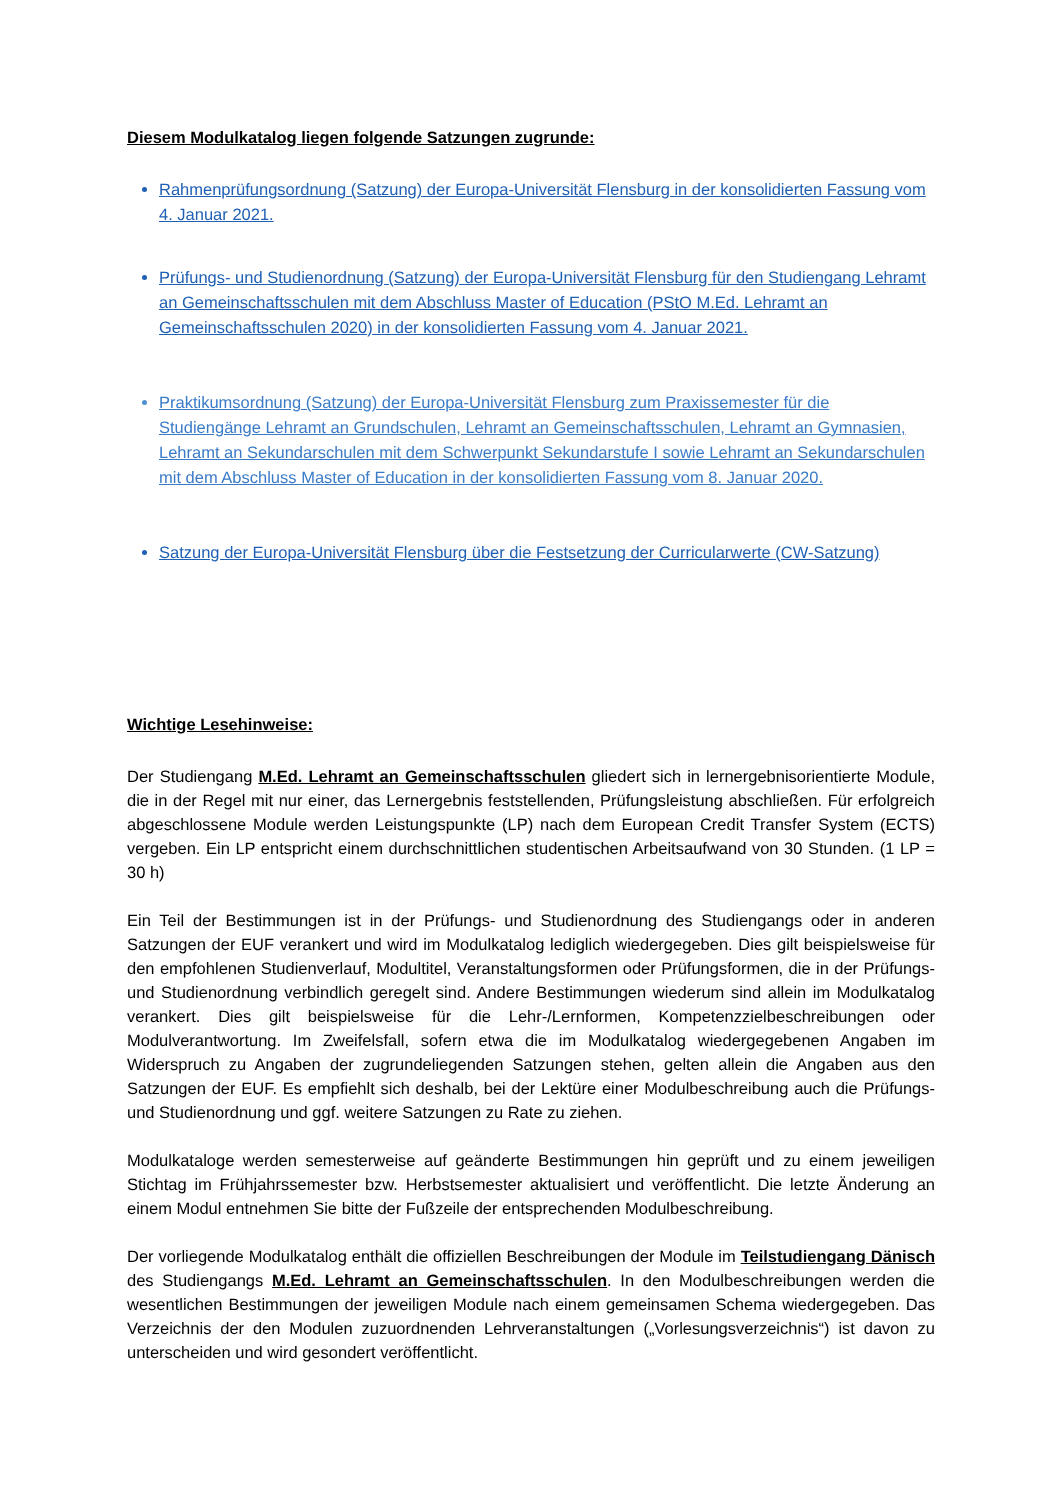Diesem Modulkatalog liegen folgende Satzungen zugrunde:
Rahmenprüfungsordnung (Satzung) der Europa-Universität Flensburg in der konsolidierten Fassung vom 4. Januar 2021.
Prüfungs- und Studienordnung (Satzung) der Europa-Universität Flensburg für den Studiengang Lehramt an Gemeinschaftsschulen mit dem Abschluss Master of Education (PStO M.Ed. Lehramt an Gemeinschaftsschulen 2020) in der konsolidierten Fassung vom 4. Januar 2021.
Praktikumsordnung (Satzung) der Europa-Universität Flensburg zum Praxissemester für die Studiengänge Lehramt an Grundschulen, Lehramt an Gemeinschaftsschulen, Lehramt an Gymnasien, Lehramt an Sekundarschulen mit dem Schwerpunkt Sekundarstufe I sowie Lehramt an Sekundarschulen mit dem Abschluss Master of Education in der konsolidierten Fassung vom 8. Januar 2020.
Satzung der Europa-Universität Flensburg über die Festsetzung der Curricularwerte (CW-Satzung)
Wichtige Lesehinweise:
Der Studiengang M.Ed. Lehramt an Gemeinschaftsschulen gliedert sich in lernergebnisorientierte Module, die in der Regel mit nur einer, das Lernergebnis feststellenden, Prüfungsleistung abschließen. Für erfolgreich abgeschlossene Module werden Leistungspunkte (LP) nach dem European Credit Transfer System (ECTS) vergeben. Ein LP entspricht einem durchschnittlichen studentischen Arbeitsaufwand von 30 Stunden. (1 LP = 30 h)
Ein Teil der Bestimmungen ist in der Prüfungs- und Studienordnung des Studiengangs oder in anderen Satzungen der EUF verankert und wird im Modulkatalog lediglich wiedergegeben. Dies gilt beispielsweise für den empfohlenen Studienverlauf, Modultitel, Veranstaltungsformen oder Prüfungsformen, die in der Prüfungs- und Studienordnung verbindlich geregelt sind. Andere Bestimmungen wiederum sind allein im Modulkatalog verankert. Dies gilt beispielsweise für die Lehr-/Lernformen, Kompetenzzielbeschreibungen oder Modulverantwortung. Im Zweifelsfall, sofern etwa die im Modulkatalog wiedergegebenen Angaben im Widerspruch zu Angaben der zugrundeliegenden Satzungen stehen, gelten allein die Angaben aus den Satzungen der EUF. Es empfiehlt sich deshalb, bei der Lektüre einer Modulbeschreibung auch die Prüfungs- und Studienordnung und ggf. weitere Satzungen zu Rate zu ziehen.
Modulkataloge werden semesterweise auf geänderte Bestimmungen hin geprüft und zu einem jeweiligen Stichtag im Frühjahrssemester bzw. Herbstsemester aktualisiert und veröffentlicht. Die letzte Änderung an einem Modul entnehmen Sie bitte der Fußzeile der entsprechenden Modulbeschreibung.
Der vorliegende Modulkatalog enthält die offiziellen Beschreibungen der Module im Teilstudiengang Dänisch des Studiengangs M.Ed. Lehramt an Gemeinschaftsschulen. In den Modulbeschreibungen werden die wesentlichen Bestimmungen der jeweiligen Module nach einem gemeinsamen Schema wiedergegeben. Das Verzeichnis der den Modulen zuzuordnenden Lehrveranstaltungen („Vorlesungsverzeichnis“) ist davon zu unterscheiden und wird gesondert veröffentlicht.